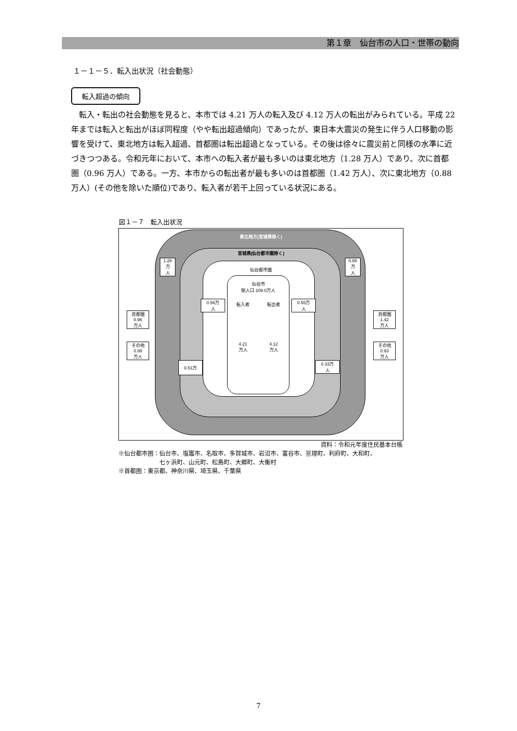第１章　仙台市の人口・世帯の動向
１－１－５．転入出状況（社会動態）
転入超過の傾向
転入・転出の社会動態を見ると、本市では 4.21 万人の転入及び 4.12 万人の転出がみられている。平成 22 年までは転入と転出がほぼ同程度（やや転出超過傾向）であったが、東日本大震災の発生に伴う人口移動の影響を受けて、東北地方は転入超過、首都圏は転出超過となっている。その後は徐々に震災前と同様の水準に近づきつつある。令和元年において、本市への転入者が最も多いのは東北地方（1.28 万人）であり、次に首都圏（0.96 万人）である。一方、本市からの転出者が最も多いのは首都圏（1.42 万人）、次に東北地方（0.88 万人）(その他を除いた順位)であり、転入者が若干上回っている状況にある。
図１－７　転入出状況
東北地方(宮城県除く)
宮城県(仙台都市圏除く)
仙台都市圏
仙台市
総人口 109.0万人
転入者
4.21
万人 転出者
4.12
万人
1.28
万
人
0.88
万
人
首都圏
0.96
万人
その他
0.88
万人
首都圏
1.42
万人
その他
0.93
万人
0.56万
人
0.55万
人
0.51万
0.33万
人
資料：令和元年度住民基本台帳
※仙台都市圏：仙台市、塩竈市、名取市、多賀城市、岩沼市、富谷市、亘理町、利府町、大和町、
　　　　　　　七ヶ浜町、山元町、松島町、大郷町、大衡村
※首都圏：東京都、神奈川県、埼玉県、千葉県
7